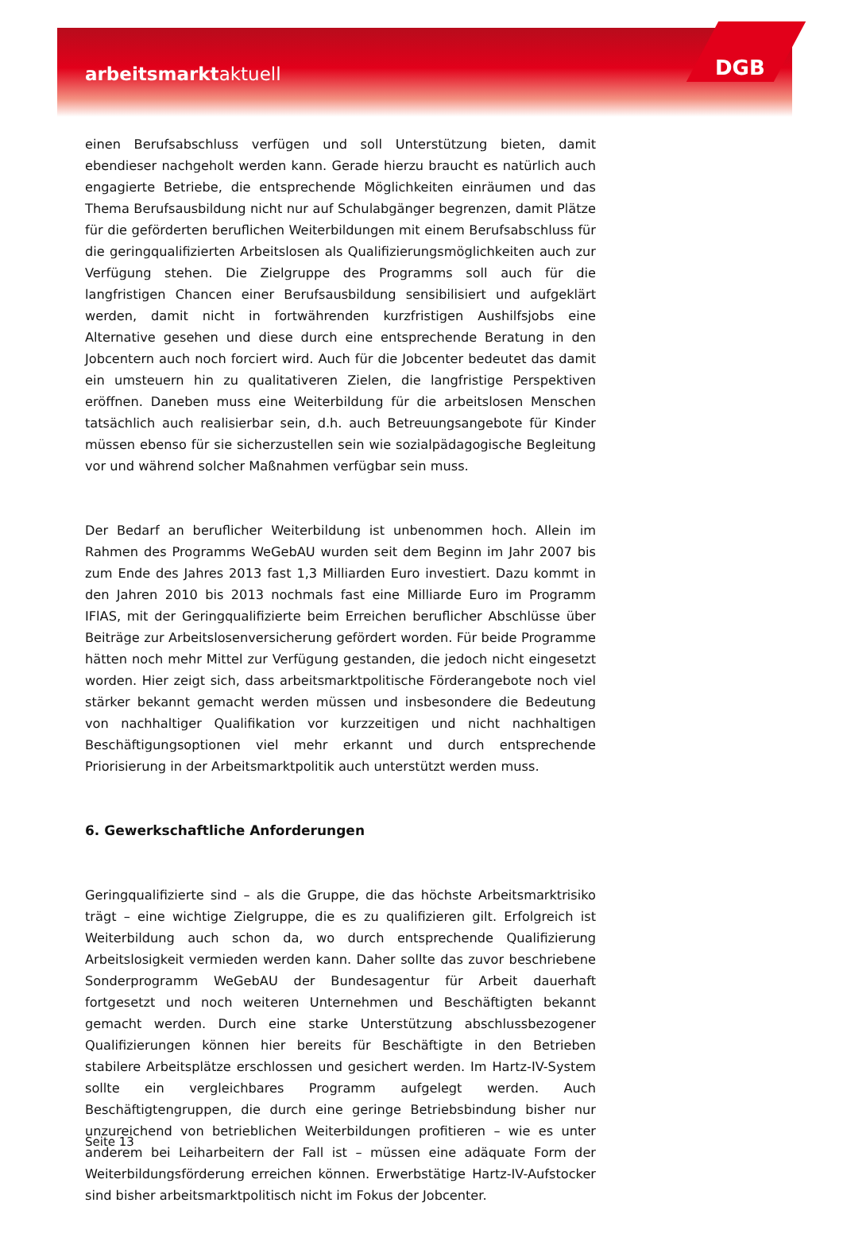arbeitsmarktaktuell DGB
einen Berufsabschluss verfügen und soll Unterstützung bieten, damit ebendieser nachgeholt werden kann. Gerade hierzu braucht es natürlich auch engagierte Betriebe, die entsprechende Möglichkeiten einräumen und das Thema Berufsausbildung nicht nur auf Schulabgänger begrenzen, damit Plätze für die geförderten beruflichen Weiterbildungen mit einem Berufsabschluss für die geringqualifizierten Arbeitslosen als Qualifizierungsmöglichkeiten auch zur Verfügung stehen. Die Zielgruppe des Programms soll auch für die langfristigen Chancen einer Berufsausbildung sensibilisiert und aufgeklärt werden, damit nicht in fortwährenden kurzfristigen Aushilfsjobs eine Alternative gesehen und diese durch eine entsprechende Beratung in den Jobcentern auch noch forciert wird. Auch für die Jobcenter bedeutet das damit ein umsteuern hin zu qualitativeren Zielen, die langfristige Perspektiven eröffnen. Daneben muss eine Weiterbildung für die arbeitslosen Menschen tatsächlich auch realisierbar sein, d.h. auch Betreuungsangebote für Kinder müssen ebenso für sie sicherzustellen sein wie sozialpädagogische Begleitung vor und während solcher Maßnahmen verfügbar sein muss.
Der Bedarf an beruflicher Weiterbildung ist unbenommen hoch. Allein im Rahmen des Programms WeGebAU wurden seit dem Beginn im Jahr 2007 bis zum Ende des Jahres 2013 fast 1,3 Milliarden Euro investiert. Dazu kommt in den Jahren 2010 bis 2013 nochmals fast eine Milliarde Euro im Programm IFlAS, mit der Geringqualifizierte beim Erreichen beruflicher Abschlüsse über Beiträge zur Arbeitslosenversicherung gefördert worden. Für beide Programme hätten noch mehr Mittel zur Verfügung gestanden, die jedoch nicht eingesetzt worden. Hier zeigt sich, dass arbeitsmarktpolitische Förderangebote noch viel stärker bekannt gemacht werden müssen und insbesondere die Bedeutung von nachhaltiger Qualifikation vor kurzzeitigen und nicht nachhaltigen Beschäftigungsoptionen viel mehr erkannt und durch entsprechende Priorisierung in der Arbeitsmarktpolitik auch unterstützt werden muss.
6. Gewerkschaftliche Anforderungen
Geringqualifizierte sind – als die Gruppe, die das höchste Arbeitsmarktrisiko trägt – eine wichtige Zielgruppe, die es zu qualifizieren gilt. Erfolgreich ist Weiterbildung auch schon da, wo durch entsprechende Qualifizierung Arbeitslosigkeit vermieden werden kann. Daher sollte das zuvor beschriebene Sonderprogramm WeGebAU der Bundesagentur für Arbeit dauerhaft fortgesetzt und noch weiteren Unternehmen und Beschäftigten bekannt gemacht werden. Durch eine starke Unterstützung abschlussbezogener Qualifizierungen können hier bereits für Beschäftigte in den Betrieben stabilere Arbeitsplätze erschlossen und gesichert werden. Im Hartz-IV-System sollte ein vergleichbares Programm aufgelegt werden. Auch Beschäftigtengruppen, die durch eine geringe Betriebsbindung bisher nur unzureichend von betrieblichen Weiterbildungen profitieren – wie es unter anderem bei Leiharbeitern der Fall ist – müssen eine adäquate Form der Weiterbildungsförderung erreichen können. Erwerbstätige Hartz-IV-Aufstocker sind bisher arbeitsmarktpolitisch nicht im Fokus der Jobcenter.
Seite 13